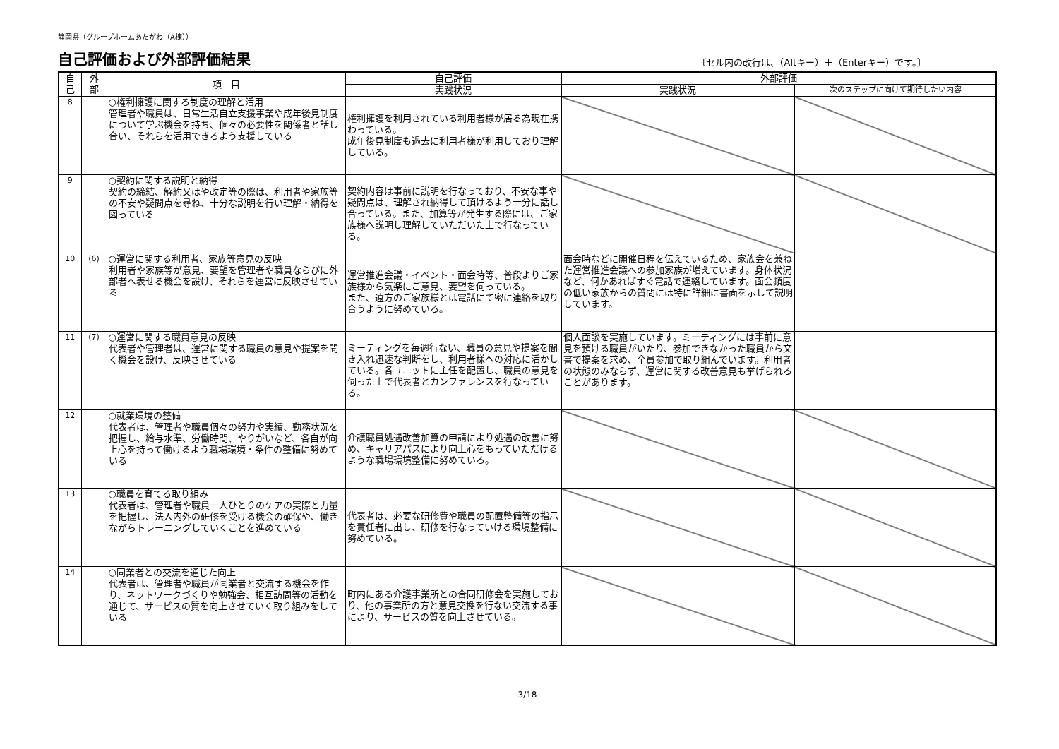静岡県（グループホームあたがわ（A棟））
自己評価および外部評価結果
〔セル内の改行は、（Altキー）＋（Enterキー）です。〕
| 自 己 | 外 部 | 項 目 | 自己評価 | 外部評価 | |
| --- | --- | --- | --- | --- | --- |
| | | | 実践状況 | 実践状況 | 次のステップに向けて期待したい内容 |
| 8 | | ○権利擁護に関する制度の理解と活用 管理者や職員は、日常生活自立支援事業や成年後見制度について学ぶ機会を持ち、個々の必要性を関係者と話し合い、それらを活用できるよう支援している | 権利擁護を利用されている利用者様が居る為現在携わっている。 成年後見制度も過去に利用者様が利用しており理解している。 | | |
| 9 | | ○契約に関する説明と納得 契約の締結、解約又はや改定等の際は、利用者や家族等の不安や疑問点を尋ね、十分な説明を行い理解・納得を図っている | 契約内容は事前に説明を行なっており、不安な事や疑問点は、理解され納得して頂けるよう十分に話し合っている。また、加算等が発生する際には、ご家族様へ説明し理解していただいた上で行なっている。 | | |
| 10 | (6) | ○運営に関する利用者、家族等意見の反映 利用者や家族等が意見、要望を管理者や職員ならびに外部者へ表せる機会を設け、それらを運営に反映させている | 運営推進会議・イベント・面会時等、普段よりご家族様から気楽にご意見、要望を伺っている。 また、遠方のご家族様とは電話にて密に連絡を取り合うように努めている。 | 面会時などに開催日程を伝えているため、家族会を兼ねた運営推進会議への参加家族が増えています。身体状況など、何かあればすぐ電話で連絡しています。面会頻度の低い家族からの質問には特に詳細に書面を示して説明しています。 | |
| 11 | (7) | ○運営に関する職員意見の反映 代表者や管理者は、運営に関する職員の意見や提案を聞く機会を設け、反映させている | ミーティングを毎週行ない、職員の意見や提案を聞き入れ迅速な判断をし、利用者様への対応に活かしている。各ユニットに主任を配置し、職員の意見を伺った上で代表者とカンファレンスを行なっている。 | 個人面談を実施しています。ミーティングには事前に意見を預ける職員がいたり、参加できなかった職員から文書で提案を求め、全員参加で取り組んでいます。利用者の状態のみならず、運営に関する改善意見も挙げられることがあります。 | |
| 12 | | ○就業環境の整備 代表者は、管理者や職員個々の努力や実績、勤務状況を把握し、給与水準、労働時間、やりがいなど、各自が向上心を持って働けるよう職場環境・条件の整備に努めている | 介護職員処遇改善加算の申請により処遇の改善に努め、キャリアパスにより向上心をもっていただけるような職場環境整備に努めている。 | | |
| 13 | | ○職員を育てる取り組み 代表者は、管理者や職員一人ひとりのケアの実際と力量を把握し、法人内外の研修を受ける機会の確保や、働きながらトレーニングしていくことを進めている | 代表者は、必要な研修費や職員の配置整備等の指示を責任者に出し、研修を行なっていける環境整備に努めている。 | | |
| 14 | | ○同業者との交流を通じた向上 代表者は、管理者や職員が同業者と交流する機会を作り、ネットワークづくりや勉強会、相互訪問等の活動を通じて、サービスの質を向上させていく取り組みをしている | 町内にある介護事業所との合同研修会を実施しており、他の事業所の方と意見交換を行ない交流する事により、サービスの質を向上させている。 | | |
3/18